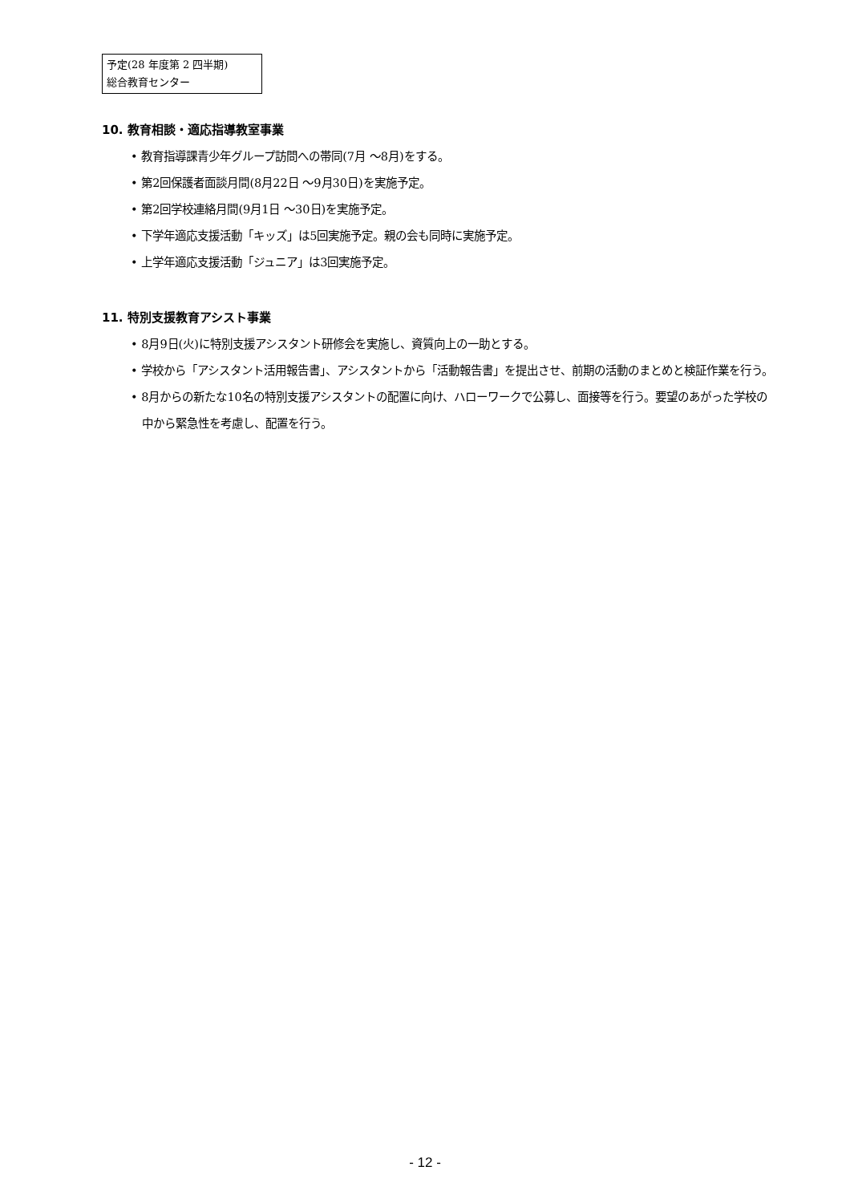予定(28 年度第 2 四半期)
総合教育センター
10. 教育相談・適応指導教室事業
• 教育指導課青少年グループ訪問への帯同(7月 〜8月)をする。
• 第2回保護者面談月間(8月22日 〜9月30日)を実施予定。
• 第2回学校連絡月間(9月1日 〜30日)を実施予定。
• 下学年適応支援活動「キッズ」は5回実施予定。親の会も同時に実施予定。
• 上学年適応支援活動「ジュニア」は3回実施予定。
11. 特別支援教育アシスト事業
• 8月9日(火)に特別支援アシスタント研修会を実施し、資質向上の一助とする。
• 学校から「アシスタント活用報告書」、アシスタントから「活動報告書」を提出させ、前期の活動のまとめと検証作業を行う。
• 8月からの新たな10名の特別支援アシスタントの配置に向け、ハローワークで公募し、面接等を行う。要望のあがった学校の中から緊急性を考慮し、配置を行う。
- 12 -